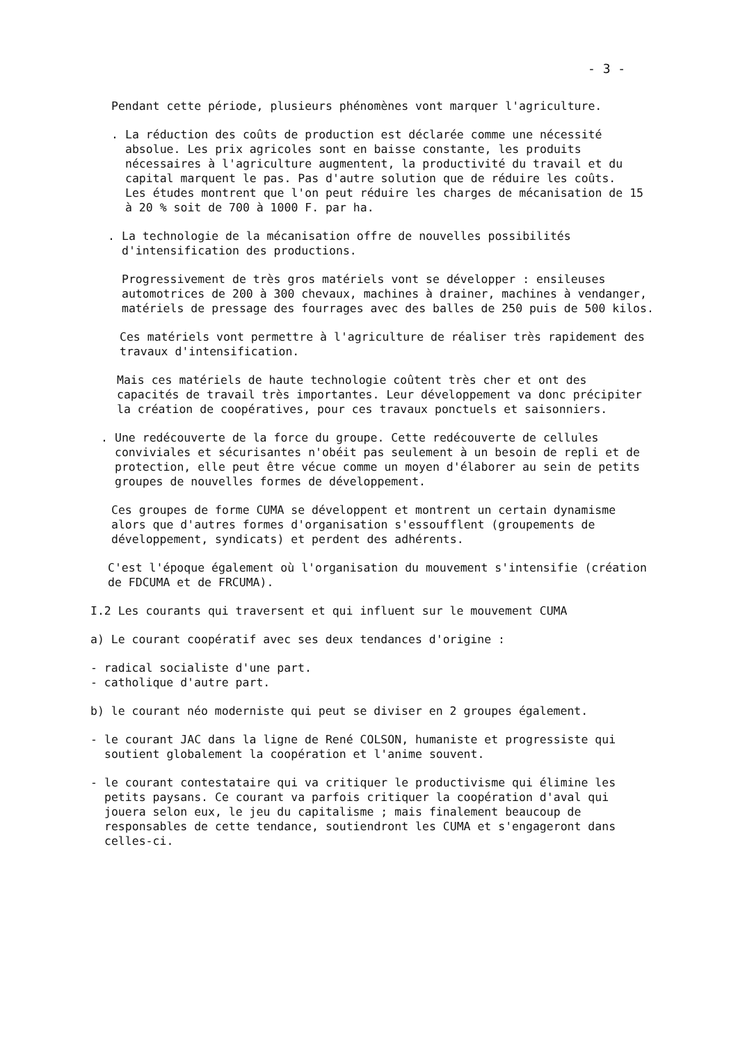- 3 -
Pendant cette période, plusieurs phénomènes vont marquer l'agriculture.
. La réduction des coûts de production est déclarée comme une nécessité absolue. Les prix agricoles sont en baisse constante, les produits nécessaires à l'agriculture augmentent, la productivité du travail et du capital marquent le pas. Pas d'autre solution que de réduire les coûts.
Les études montrent que l'on peut réduire les charges de mécanisation de 15 à 20 % soit de 700 à 1000 F. par ha.
. La technologie de la mécanisation offre de nouvelles possibilités d'intensification des productions.
Progressivement de très gros matériels vont se développer : ensileuses automotrices de 200 à 300 chevaux, machines à drainer, machines à vendanger, matériels de pressage des fourrages avec des balles de 250 puis de 500 kilos.
Ces matériels vont permettre à l'agriculture de réaliser très rapidement des travaux d'intensification.
Mais ces matériels de haute technologie coûtent très cher et ont des capacités de travail très importantes. Leur développement va donc précipiter la création de coopératives, pour ces travaux ponctuels et saisonniers.
. Une redécouverte de la force du groupe. Cette redécouverte de cellules conviviales et sécurisantes n'obéit pas seulement à un besoin de repli et de protection, elle peut être vécue comme un moyen d'élaborer au sein de petits groupes de nouvelles formes de développement.
Ces groupes de forme CUMA se développent et montrent un certain dynamisme alors que d'autres formes d'organisation s'essoufflent (groupements de développement, syndicats) et perdent des adhérents.
C'est l'époque également où l'organisation du mouvement s'intensifie (création de FDCUMA et de FRCUMA).
I.2 Les courants qui traversent et qui influent sur le mouvement CUMA
a) Le courant coopératif avec ses deux tendances d'origine :
- radical socialiste d'une part.
- catholique d'autre part.
b) le courant néo moderniste qui peut se diviser en 2 groupes également.
- le courant JAC dans la ligne de René COLSON, humaniste et progressiste qui soutient globalement la coopération et l'anime souvent.
- le courant contestataire qui va critiquer le productivisme qui élimine les petits paysans. Ce courant va parfois critiquer la coopération d'aval qui jouera selon eux, le jeu du capitalisme ; mais finalement beaucoup de responsables de cette tendance, soutiendront les CUMA et s'engageront dans celles-ci.